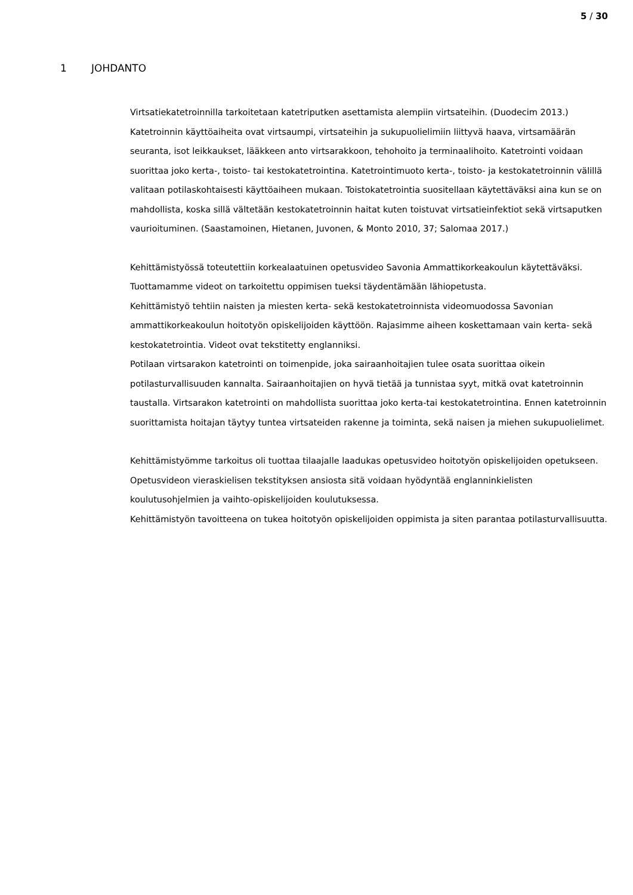5 / 30
1 JOHDANTO
Virtsatiekatetroinnilla tarkoitetaan katetriputken asettamista alempiin virtsateihin. (Duodecim 2013.) Katetroinnin käyttöaiheita ovat virtsaumpi, virtsateihin ja sukupuolielimiin liittyvä haava, virtsamäärän seuranta, isot leikkaukset, lääkkeen anto virtsarakkoon, tehohoito ja terminaalihoito. Katetrointi voidaan suorittaa joko kerta-, toisto- tai kestokatetrointina. Katetrointimuoto kerta-, toisto- ja kestokatetroinnin välillä valitaan potilaskohtaisesti käyttöaiheen mukaan. Toistokatetrointia suositellaan käytettäväksi aina kun se on mahdollista, koska sillä vältetään kestokatetroinnin haitat kuten toistuvat virtsatieinfektiot sekä virtsaputken vaurioituminen. (Saastamoinen, Hietanen, Juvonen, & Monto 2010, 37; Salomaa 2017.)
Kehittämistyössä toteutettiin korkealaatuinen opetusvideo Savonia Ammattikorkeakoulun käytettäväksi. Tuottamamme videot on tarkoitettu oppimisen tueksi täydentämään lähiopetusta.
Kehittämistyö tehtiin naisten ja miesten kerta- sekä kestokatetroinnista videomuodossa Savonian ammattikorkeakoulun hoitotyön opiskelijoiden käyttöön. Rajasimme aiheen koskettamaan vain kerta- sekä kestokatetrointia. Videot ovat tekstitetty englanniksi.
Potilaan virtsarakon katetrointi on toimenpide, joka sairaanhoitajien tulee osata suorittaa oikein potilasturvallisuuden kannalta. Sairaanhoitajien on hyvä tietää ja tunnistaa syyt, mitkä ovat katetroinnin taustalla. Virtsarakon katetrointi on mahdollista suorittaa joko kerta-tai kestokatetrointina. Ennen katetroinnin suorittamista hoitajan täytyy tuntea virtsateiden rakenne ja toiminta, sekä naisen ja miehen sukupuolielimet.
Kehittämistyömme tarkoitus oli tuottaa tilaajalle laadukas opetusvideo hoitotyön opiskelijoiden opetukseen. Opetusvideon vieraskielisen tekstityksen ansiosta sitä voidaan hyödyntää englanninkielisten koulutusohjelmien ja vaihto-opiskelijoiden koulutuksessa.
Kehittämistyön tavoitteena on tukea hoitotyön opiskelijoiden oppimista ja siten parantaa potilasturvallisuutta.